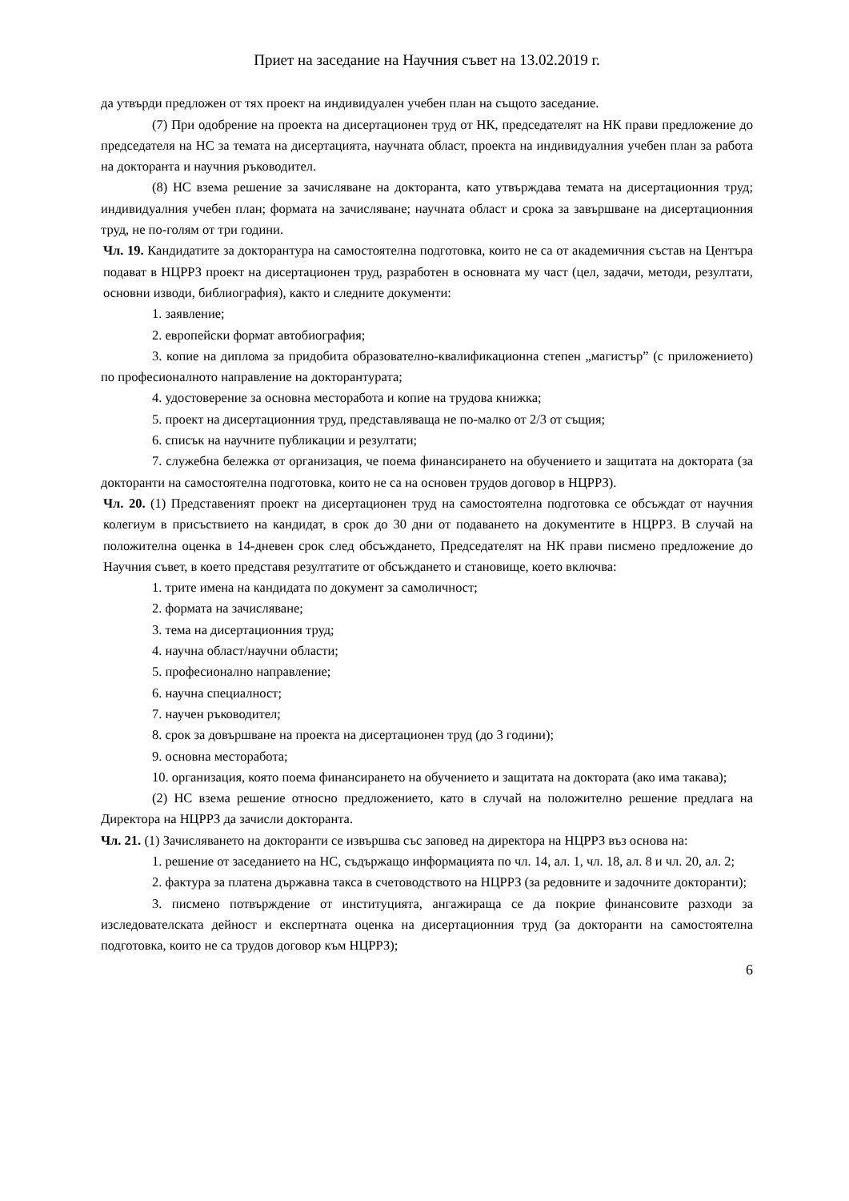Приет на заседание на Научния съвет на 13.02.2019 г.
да утвърди предложен от тях проект на индивидуален учебен план на същото заседание.
(7) При одобрение на проекта на дисертационен труд от НК, председателят на НК прави предложение до председателя на НС за темата на дисертацията, научната област, проекта на индивидуалния учебен план за работа на докторанта и научния ръководител.
(8) НС взема решение за зачисляване на докторанта, като утвърждава темата на дисертационния труд; индивидуалния учебен план; формата на зачисляване; научната област и срока за завършване на дисертационния труд, не по-голям от три години.
Чл. 19. Кандидатите за докторантура на самостоятелна подготовка, които не са от академичния състав на Центъра подават в НЦРРЗ проект на дисертационен труд, разработен в основната му част (цел, задачи, методи, резултати, основни изводи, библиография), както и следните документи:
1. заявление;
2. европейски формат автобиография;
3. копие на диплома за придобита образователно-квалификационна степен „магистър” (с приложението) по професионалното направление на докторантурата;
4. удостоверение за основна месторабота и копие на трудова книжка;
5. проект на дисертационния труд, представляваща не по-малко от 2/3 от същия;
6. списък на научните публикации и резултати;
7. служебна бележка от организация, че поема финансирането на обучението и защитата на доктората (за докторанти на самостоятелна подготовка, които не са на основен трудов договор в НЦРРЗ).
Чл. 20. (1) Представеният проект на дисертационен труд на самостоятелна подготовка се обсъждат от научния колегиум в присъствието на кандидат, в срок до 30 дни от подаването на документите в НЦРРЗ. В случай на положителна оценка в 14-дневен срок след обсъждането, Председателят на НК прави писмено предложение до Научния съвет, в което представя резултатите от обсъждането и становище, което включва:
1. трите имена на кандидата по документ за самоличност;
2. формата на зачисляване;
3. тема на дисертационния труд;
4. научна област/научни области;
5. професионално направление;
6. научна специалност;
7. научен ръководител;
8. срок за довършване на проекта на дисертационен труд (до 3 години);
9. основна месторабота;
10. организация, която поема финансирането на обучението и защитата на доктората (ако има такава);
(2) НС взема решение относно предложението, като в случай на положително решение предлага на Директора на НЦРРЗ да зачисли докторанта.
Чл. 21. (1) Зачисляването на докторанти се извършва със заповед на директора на НЦРРЗ въз основа на:
1. решение от заседанието на НС, съдържащо информацията по чл. 14, ал. 1, чл. 18, ал. 8 и чл. 20, ал. 2;
2. фактура за платена държавна такса в счетоводството на НЦРРЗ (за редовните и задочните докторанти);
3. писмено потвърждение от институцията, ангажираща се да покрие финансовите разходи за изследователската дейност и експертната оценка на дисертационния труд (за докторанти на самостоятелна подготовка, които не са трудов договор към НЦРРЗ);
6